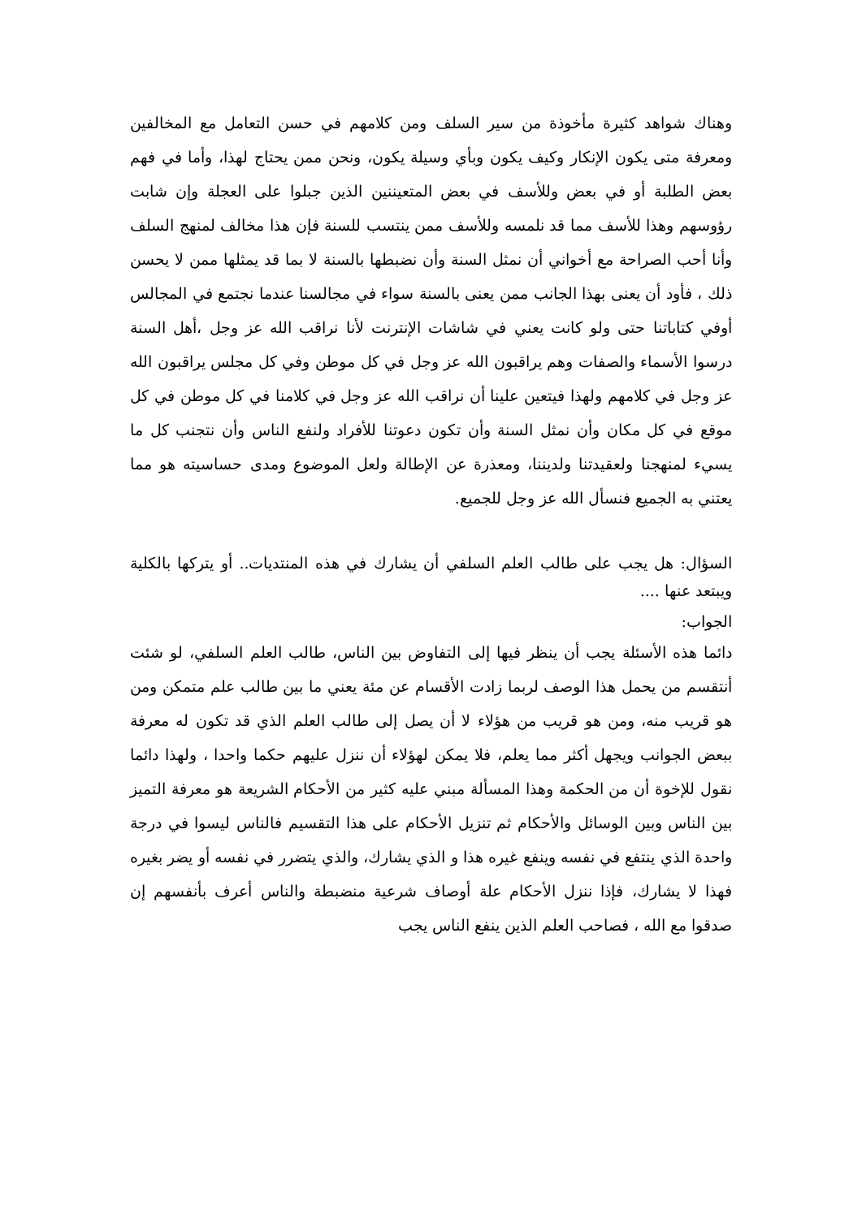وهناك شواهد كثيرة مأخوذة من سير السلف ومن كلامهم في حسن التعامل مع المخالفين ومعرفة متى يكون الإنكار وكيف يكون وبأي وسيلة يكون، ونحن ممن يحتاج لهذا، وأما في فهم بعض الطلبة أو في بعض وللأسف في بعض المتعيننين الذين جبلوا على العجلة وإن شابت رؤوسهم وهذا للأسف مما قد نلمسه وللأسف ممن ينتسب للسنة فإن هذا مخالف لمنهج السلف وأنا أحب الصراحة مع أخواني أن نمثل السنة وأن نضبطها بالسنة لا بما قد يمثلها ممن لا يحسن ذلك ، فأود أن يعنى بهذا الجانب ممن يعنى بالسنة سواء في مجالسنا عندما نجتمع في المجالس أوفي كتاباتنا حتى ولو كانت يعني في شاشات الإنترنت لأنا نراقب الله عز وجل ،أهل السنة درسوا الأسماء والصفات وهم يراقبون الله عز وجل في كل موطن وفي كل مجلس يراقبون الله عز وجل في كلامهم ولهذا فيتعين علينا أن نراقب الله عز وجل في كلامنا في كل موطن في كل موقع في كل مكان وأن نمثل السنة وأن تكون دعوتنا للأفراد ولنفع الناس وأن نتجنب كل ما يسيء لمنهجنا ولعقيدتنا ولديننا، ومعذرة عن الإطالة ولعل الموضوع ومدى حساسيته هو مما يعتني به الجميع فنسأل الله عز وجل للجميع.
السؤال: هل يجب على طالب العلم السلفي أن يشارك في هذه المنتديات.. أو يتركها بالكلية ويبتعد عنها ....
الجواب:
دائما هذه الأسئلة يجب أن ينظر فيها إلى التفاوض بين الناس، طالب العلم السلفي، لو شئت أنتقسم من يحمل هذا الوصف لربما زادت الأقسام عن مئة يعني ما بين طالب علم متمكن ومن هو قريب منه، ومن هو قريب من هؤلاء لا أن يصل إلى طالب العلم الذي قد تكون له معرفة ببعض الجوانب ويجهل أكثر مما يعلم، فلا يمكن لهؤلاء أن ننزل عليهم حكما واحدا ، ولهذا دائما نقول للإخوة أن من الحكمة وهذا المسألة مبني عليه كثير من الأحكام الشريعة هو معرفة التميز بين الناس وبين الوسائل والأحكام ثم تنزيل الأحكام على هذا التقسيم فالناس ليسوا في درجة واحدة الذي ينتفع في نفسه وينفع غيره هذا و الذي يشارك، والذي يتضرر في نفسه أو يضر بغيره فهذا لا يشارك، فإذا ننزل الأحكام علة أوصاف شرعية منضبطة والناس أعرف بأنفسهم إن صدقوا مع الله ، فصاحب العلم الذين ينفع الناس يجب